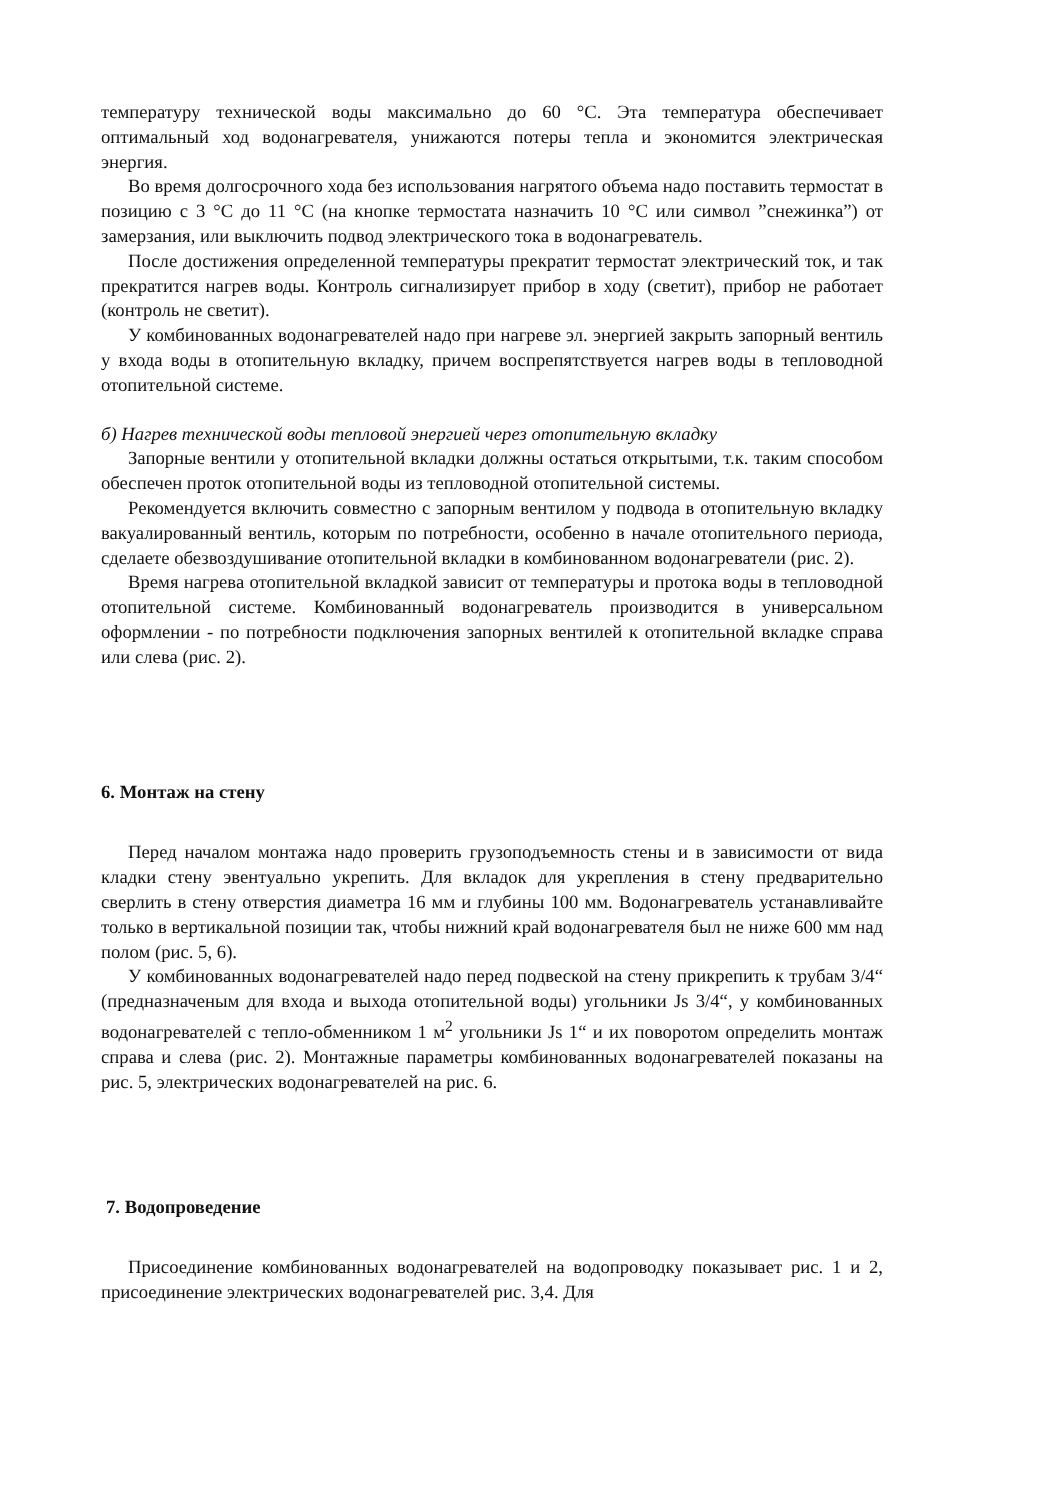температуру технической воды максимально до 60 °C. Эта температура обеспечивает оптимальный ход водонагревателя, унижаются потеры тепла и экономится электрическая энергия.
Во время долгосрочного хода без использования нагрятого объема надо поставить термостат в позицию с 3 °C до 11 °C (на кнопке термостата назначить 10 °C или символ ”снежинка”) от замерзания, или выключить подвод электрического тока в водонагреватель.
После достижения определенной температуры прекратит термостат электрический ток, и так прекратится нагрев воды. Контроль сигнализирует прибор в ходу (светит), прибор не работает (контроль не светит).
У комбинованных водонагревателей надо при нагреве эл. энергией закрыть запорный вентиль у входа воды в отопительную вкладку, причем воспрепятствуется нагрев воды в тепловодной отопительной системе.
б) Нагрев технической воды тепловой энергией через отопительную вкладку
Запорные вентили у отопительной вкладки должны остаться открытыми, т.к. таким способом обеспечен проток отопительной воды из тепловодной отопительной системы.
Рекомендуется включить совместно с запорным вентилом у подвода в отопительную вкладку вакуалированный вентиль, которым по потребности, особенно в начале отопительного периода, сделаете обезвоздушивание отопительной вкладки в комбинованном водонагреватели (рис. 2).
Время нагрева отопительной вкладкой зависит от температуры и протока воды в тепловодной отопительной системе. Комбинованный водонагреватель производится в универсальном оформлении - по потребности подключения запорных вентилей к отопительной вкладке справа или слева (рис. 2).
6. Монтаж на стену
Перед началом монтажа надо проверить грузоподъемность стены и в зависимости от вида кладки стену эвентуально укрепить. Для вкладок для укрепления в стену предварительно сверлить в стену отверстия диаметра 16 мм и глубины 100 мм. Водонагреватель устанавливайте только в вертикальной позиции так, чтобы нижний край водонагревателя был не ниже 600 мм над полом (рис. 5, 6).
У комбинованных водонагревателей надо перед подвеской на стену прикрепить к трубам 3/4“ (предназначеным для входа и выхода отопительной воды) угольники Js 3/4“, у комбинованных водонагревателей с тепло-обменником 1 м<sup>2</sup> угольники Js 1“ и их поворотом определить монтаж справа и слева (рис. 2). Монтажные параметры комбинованных водонагревателей показаны на рис. 5, электрических водонагревателей на рис. 6.
7. Водопроведение
Присоединение комбинованных водонагревателей на водопроводку показывает рис. 1 и 2, присоединение электрических водонагревателей рис. 3,4. Для